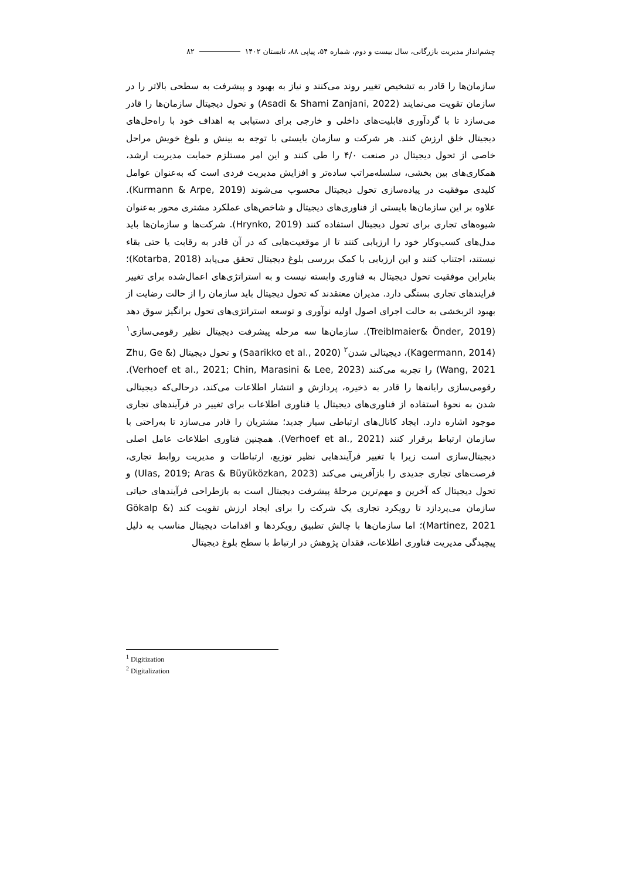چشم‌انداز مدیریت بازرگانی، سال بیست و دوم، شماره ۵۴، پیاپی ۸۸، تابستان ۱۴۰۲ ۸۲
سازمان‌ها را قادر به تشخیص تغییر روند می‌کنند و نیاز به بهبود و پیشرفت به سطحی بالاتر را در سازمان تقویت می‌نمایند (Asadi & Shami Zanjani, 2022) و تحول دیجیتال سازمان‌ها را قادر می‌سازد تا با گردآوری قابلیت‌های داخلی و خارجی برای دستیابی به اهداف خود با راه‌حل‌های دیجیتال خلق ارزش کنند. هر شرکت و سازمان بایستی با توجه به بینش و بلوغ خویش مراحل خاصی از تحول دیجیتال در صنعت ۴/۰ را طی کنند و این امر مستلزم حمایت مدیریت ارشد، همکاری‌های بین بخشی، سلسله‌مراتب ساده‌تر و افزایش مدیریت فردی است که به‌عنوان عوامل کلیدی موفقیت در پیاده‌سازی تحول دیجیتال محسوب می‌شوند (Kurmann & Arpe, 2019). علاوه بر این سازمان‌ها بایستی از فناوری‌های دیجیتال و شاخص‌های عملکرد مشتری محور به‌عنوان شیوه‌های تجاری برای تحول دیجیتال استفاده کنند (Hrynko, 2019). شرکت‌ها و سازمان‌ها باید مدل‌های کسب‌وکار خود را ارزیابی کنند تا از موقعیت‌هایی که در آن قادر به رقابت یا حتی بقاء نیستند، اجتناب کنند و این ارزیابی با کمک بررسی بلوغ دیجیتال تحقق می‌یابد (Kotarba, 2018)؛ بنابراین موفقیت تحول دیجیتال به فناوری وابسته نیست و به استراتژی‌های اعمال‌شده برای تغییر فرایندهای تجاری بستگی دارد. مدیران معتقدند که تحول دیجیتال باید سازمان را از حالت رضایت از بهبود اثربخشی به حالت اجرای اصول اولیه نوآوری و توسعه استراتژی‌های تحول برانگیز سوق دهد (Treiblmaier& Önder, 2019). سازمان‌ها سه مرحله پیشرفت دیجیتال نظیر رقومی‌سازی<sup>۱</sup> (Kagermann, 2014)، دیجیتالی شدن<sup>۲</sup> (Saarikko et al., 2020) و تحول دیجیتال (Zhu, Ge & Wang, 2021) را تجربه می‌کنند (Verhoef et al., 2021; Chin, Marasini & Lee, 2023). رقومی‌سازی رایانه‌ها را قادر به ذخیره، پردازش و انتشار اطلاعات می‌کند، درحالی‌که دیجیتالی شدن به نحوهٔ استفاده از فناوری‌های دیجیتال یا فناوری اطلاعات برای تغییر در فرآیندهای تجاری موجود اشاره دارد. ایجاد کانال‌های ارتباطی سیار جدید؛ مشتریان را قادر می‌سازد تا به‌راحتی با سازمان ارتباط برقرار کنند (Verhoef et al., 2021). همچنین فناوری اطلاعات عامل اصلی دیجیتال‌سازی است زیرا با تغییر فرآیندهایی نظیر توزیع، ارتباطات و مدیریت روابط تجاری، فرصت‌های تجاری جدیدی را بازآفرینی می‌کند (Ulas, 2019; Aras & Büyüközkan, 2023) و تحول دیجیتال که آخرین و مهم‌ترین مرحلهٔ پیشرفت دیجیتال است به بازطراحی فرآیندهای حیاتی سازمان می‌پردازد تا رویکرد تجاری یک شرکت را برای ایجاد ارزش تقویت کند (Gökalp & Martinez, 2021)؛ اما سازمان‌ها با چالش تطبیق رویکردها و اقدامات دیجیتال مناسب به دلیل پیچیدگی مدیریت فناوری اطلاعات، فقدان پژوهش در ارتباط با سطح بلوغ دیجیتال
<sup>1</sup> Digitization
<sup>2</sup> Digitalization